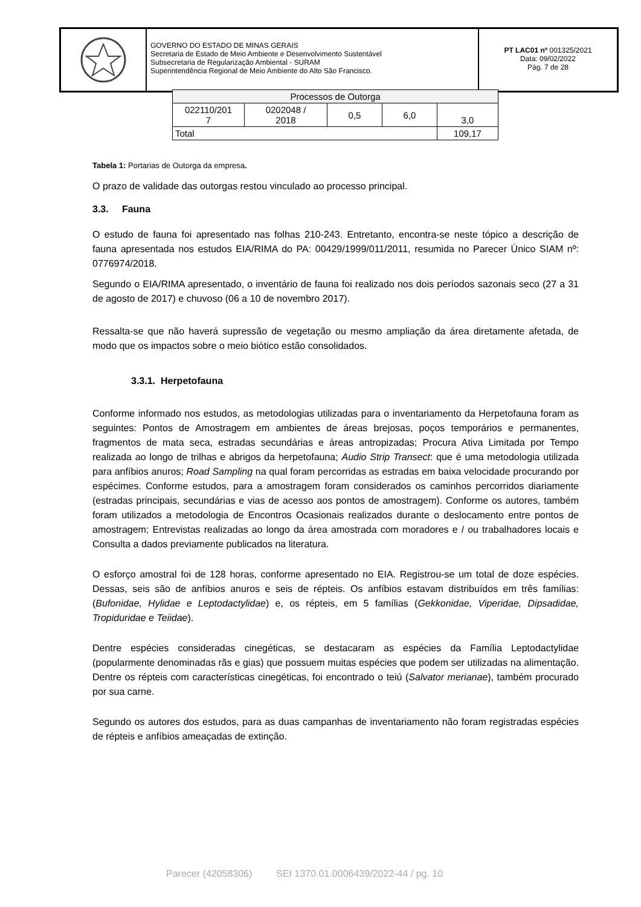GOVERNO DO ESTADO DE MINAS GERAIS
Secretaria de Estado de Meio Ambiente e Desenvolvimento Sustentável
Subsecretaria de Regularização Ambiental - SURAM
Superintendência Regional de Meio Ambiente do Alto São Francisco.
PT LAC01 nº 001325/2021
Data: 09/02/2022
Pág. 7 de 28
| Processos de Outorga | | | | |
| 022110/201 7 | 0202048 / 2018 | 0,5 | 6,0 | 3,0 |
| Total | | | | 109,17 |
Tabela 1: Portarias de Outorga da empresa.
O prazo de validade das outorgas restou vinculado ao processo principal.
3.3. Fauna
O estudo de fauna foi apresentado nas folhas 210-243. Entretanto, encontra-se neste tópico a descrição de fauna apresentada nos estudos EIA/RIMA do PA: 00429/1999/011/2011, resumida no Parecer Único SIAM nº: 0776974/2018.
Segundo o EIA/RIMA apresentado, o inventário de fauna foi realizado nos dois períodos sazonais seco (27 a 31 de agosto de 2017) e chuvoso (06 a 10 de novembro 2017).
Ressalta-se que não haverá supressão de vegetação ou mesmo ampliação da área diretamente afetada, de modo que os impactos sobre o meio biótico estão consolidados.
3.3.1. Herpetofauna
Conforme informado nos estudos, as metodologias utilizadas para o inventariamento da Herpetofauna foram as seguintes: Pontos de Amostragem em ambientes de áreas brejosas, poços temporários e permanentes, fragmentos de mata seca, estradas secundárias e áreas antropizadas; Procura Ativa Limitada por Tempo realizada ao longo de trilhas e abrigos da herpetofauna; Audio Strip Transect: que é uma metodologia utilizada para anfíbios anuros; Road Sampling na qual foram percorridas as estradas em baixa velocidade procurando por espécimes. Conforme estudos, para a amostragem foram considerados os caminhos percorridos diariamente (estradas principais, secundárias e vias de acesso aos pontos de amostragem). Conforme os autores, também foram utilizados a metodologia de Encontros Ocasionais realizados durante o deslocamento entre pontos de amostragem; Entrevistas realizadas ao longo da área amostrada com moradores e / ou trabalhadores locais e Consulta a dados previamente publicados na literatura.
O esforço amostral foi de 128 horas, conforme apresentado no EIA. Registrou-se um total de doze espécies. Dessas, seis são de anfíbios anuros e seis de répteis. Os anfíbios estavam distribuídos em três famílias: (Bufonidae, Hylidae e Leptodactylidae) e, os répteis, em 5 famílias (Gekkonidae, Viperidae, Dipsadidae, Tropiduridae e Teiidae).
Dentre espécies consideradas cinegéticas, se destacaram as espécies da Família Leptodactylidae (popularmente denominadas rãs e gias) que possuem muitas espécies que podem ser utilizadas na alimentação. Dentre os répteis com características cinegéticas, foi encontrado o teiú (Salvator merianae), também procurado por sua carne.
Segundo os autores dos estudos, para as duas campanhas de inventariamento não foram registradas espécies de répteis e anfíbios ameaçadas de extinção.
Parecer (42058306) SEI 1370.01.0006439/2022-44 / pg. 10